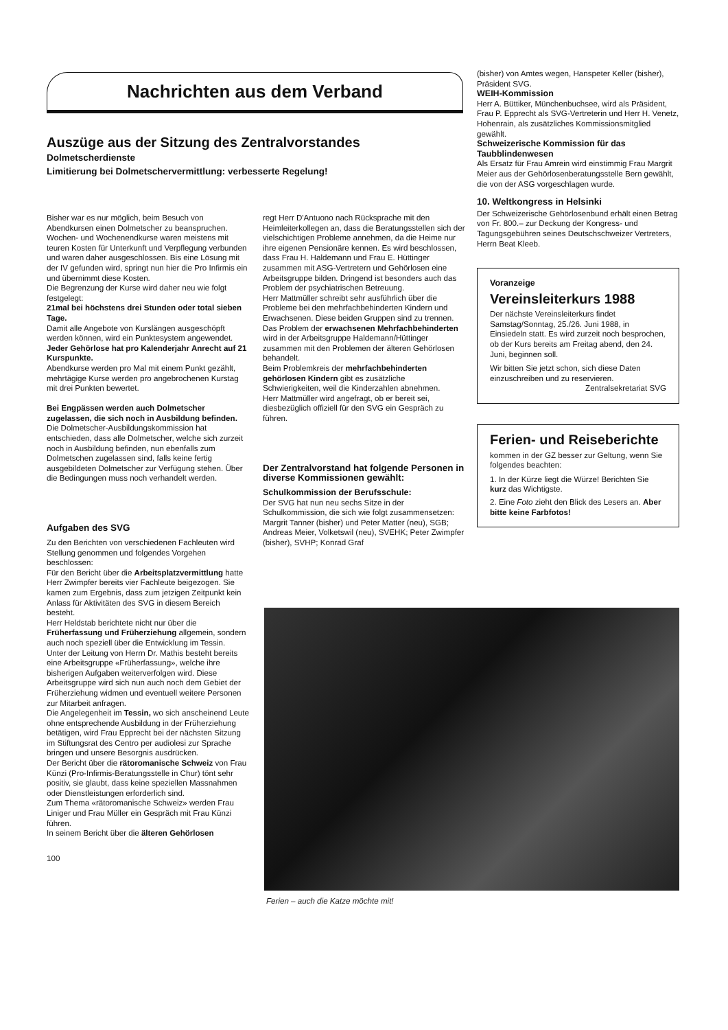Nachrichten aus dem Verband
Auszüge aus der Sitzung des Zentralvorstandes
Dolmetscherdienste
Limitierung bei Dolmetschervermittlung: verbesserte Regelung!
Bisher war es nur möglich, beim Besuch von Abendkursen einen Dolmetscher zu beanspruchen. Wochen- und Wochenendkurse waren meistens mit teuren Kosten für Unterkunft und Verpflegung verbunden und waren daher ausgeschlossen. Bis eine Lösung mit der IV gefunden wird, springt nun hier die Pro Infirmis ein und übernimmt diese Kosten.
Die Begrenzung der Kurse wird daher neu wie folgt festgelegt:
21mal bei höchstens drei Stunden oder total sieben Tage.
Damit alle Angebote von Kurslängen ausgeschöpft werden können, wird ein Punktesystem angewendet.
Jeder Gehörlose hat pro Kalenderjahr Anrecht auf 21 Kurspunkte.
Abendkurse werden pro Mal mit einem Punkt gezählt, mehrtägige Kurse werden pro angebrochenen Kurstag mit drei Punkten bewertet.
Bei Engpässen werden auch Dolmetscher zugelassen, die sich noch in Ausbildung befinden.
Die Dolmetscher-Ausbildungskommission hat entschieden, dass alle Dolmetscher, welche sich zurzeit noch in Ausbildung befinden, nun ebenfalls zum Dolmetschen zugelassen sind, falls keine fertig ausgebildeten Dolmetscher zur Verfügung stehen. Über die Bedingungen muss noch verhandelt werden.
Aufgaben des SVG
Zu den Berichten von verschiedenen Fachleuten wird Stellung genommen und folgendes Vorgehen beschlossen:
Für den Bericht über die Arbeitsplatzvermittlung hatte Herr Zwimpfer bereits vier Fachleute beigezogen. Sie kamen zum Ergebnis, dass zum jetzigen Zeitpunkt kein Anlass für Aktivitäten des SVG in diesem Bereich besteht.
Herr Heldstab berichtete nicht nur über die Früherfassung und Früherziehung allgemein, sondern auch noch speziell über die Entwicklung im Tessin.
Unter der Leitung von Herrn Dr. Mathis besteht bereits eine Arbeitsgruppe «Früherfassung», welche ihre bisherigen Aufgaben weiterverfolgen wird. Diese Arbeitsgruppe wird sich nun auch noch dem Gebiet der Früherziehung widmen und eventuell weitere Personen zur Mitarbeit anfragen.
Die Angelegenheit im Tessin, wo sich anscheinend Leute ohne entsprechende Ausbildung in der Früherziehung betätigen, wird Frau Epprecht bei der nächsten Sitzung im Stiftungsrat des Centro per audiolesi zur Sprache bringen und unsere Besorgnis ausdrücken.
Der Bericht über die rätoromanische Schweiz von Frau Künzi (Pro-Infirmis-Beratungsstelle in Chur) tönt sehr positiv, sie glaubt, dass keine speziellen Massnahmen oder Dienstleistungen erforderlich sind.
Zum Thema «rätoromanische Schweiz» werden Frau Liniger und Frau Müller ein Gespräch mit Frau Künzi führen.
In seinem Bericht über die älteren Gehörlosen
100
regt Herr D'Antuono nach Rücksprache mit den Heimleiterkollegen an, dass die Beratungsstellen sich der vielschichtigen Probleme annehmen, da die Heime nur ihre eigenen Pensionäre kennen. Es wird beschlossen, dass Frau H. Haldemann und Frau E. Hüttinger zusammen mit ASG-Vertretern und Gehörlosen eine Arbeitsgruppe bilden. Dringend ist besonders auch das Problem der psychiatrischen Betreuung.
Herr Mattmüller schreibt sehr ausführlich über die Probleme bei den mehrfachbehinderten Kindern und Erwachsenen. Diese beiden Gruppen sind zu trennen.
Das Problem der erwachsenen Mehrfachbehinderten wird in der Arbeitsgruppe Haldemann/Hüttinger zusammen mit den Problemen der älteren Gehörlosen behandelt.
Beim Problemkreis der mehrfachbehinderten gehörlosen Kindern gibt es zusätzliche Schwierigkeiten, weil die Kinderzahlen abnehmen.
Herr Mattmüller wird angefragt, ob er bereit sei, diesbezüglich offiziell für den SVG ein Gespräch zu führen.
Der Zentralvorstand hat folgende Personen in diverse Kommissionen gewählt:
Schulkommission der Berufsschule:
Der SVG hat nun neu sechs Sitze in der Schulkommission, die sich wie folgt zusammensetzen:
Margrit Tanner (bisher) und Peter Matter (neu), SGB; Andreas Meier, Volketswil (neu), SVEHK; Peter Zwimpfer (bisher), SVHP; Konrad Graf
(bisher) von Amtes wegen, Hanspeter Keller (bisher), Präsident SVG.
WEIH-Kommission
Herr A. Büttiker, Münchenbuchsee, wird als Präsident, Frau P. Epprecht als SVG-Vertreterin und Herr H. Venetz, Hohenrain, als zusätzliches Kommissionsmitglied gewählt.
Schweizerische Kommission für das Taubblindenwesen
Als Ersatz für Frau Amrein wird einstimmig Frau Margrit Meier aus der Gehörlosenberatungsstelle Bern gewählt, die von der ASG vorgeschlagen wurde.
10. Weltkongress in Helsinki
Der Schweizerische Gehörlosenbund erhält einen Betrag von Fr. 800.– zur Deckung der Kongress- und Tagungsgebühren seines Deutschschweizer Vertreters, Herrn Beat Kleeb.
Voranzeige
Vereinsleiterkurs 1988
Der nächste Vereinsleiterkurs findet Samstag/Sonntag, 25./26. Juni 1988, in Einsiedeln statt. Es wird zurzeit noch besprochen, ob der Kurs bereits am Freitag abend, den 24. Juni, beginnen soll.
Wir bitten Sie jetzt schon, sich diese Daten einzuschreiben und zu reservieren.
Zentralsekretariat SVG
Ferien- und Reiseberichte
kommen in der GZ besser zur Geltung, wenn Sie folgendes beachten:
1. In der Kürze liegt die Würze! Berichten Sie kurz das Wichtigste.
2. Eine Foto zieht den Blick des Lesers an. Aber bitte keine Farbfotos!
Ferien – auch die Katze möchte mit!